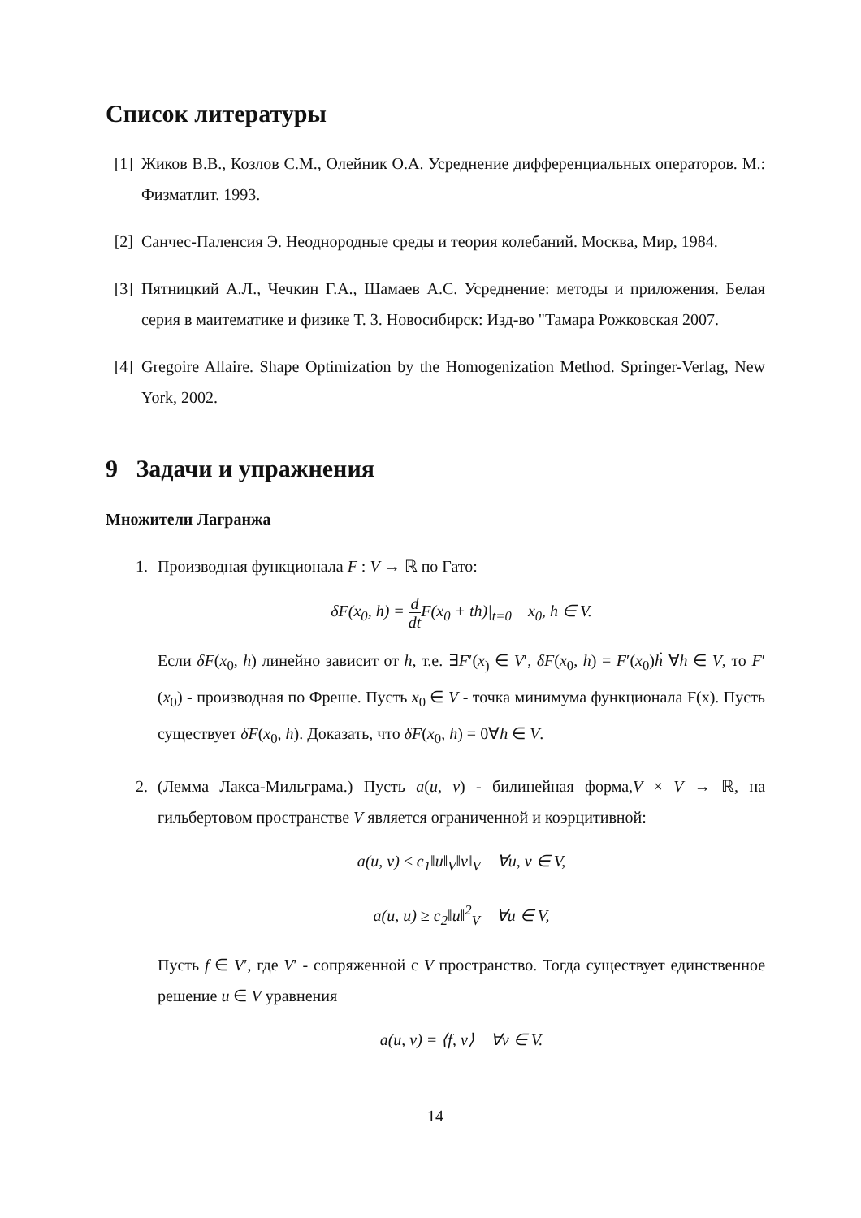Список литературы
[1]
Жиков В.В., Козлов С.М., Олейник О.А. Усреднение дифференциальных операторов. М.: Физматлит. 1993.
[2]
Санчес-Паленсия Э. Неоднородные среды и теория колебаний. Москва, Мир, 1984.
[3]
Пятницкий А.Л., Чечкин Г.А., Шамаев А.С. Усреднение: методы и приложения. Белая серия в маитематике и физике Т. 3. Новосибирск: Изд-во "Тамара Рожковская 2007.
[4]
Gregoire Allaire. Shape Optimization by the Homogenization Method. Springer-Verlag, New York, 2002.
9 Задачи и упражнения
Множители Лагранжа
1. Производная функционала F : V → ℝ по Гато:
δF(x<sub>0</sub>, h) = d dt F(x<sub>0</sub> + th)|<sub>t=0</sub> x<sub>0</sub>, h ∈ V.
Если δF(x<sub>0</sub>, h) линейно зависит от h, т.е. ∃F′(x<sub>)</sub> ∈ V′, δF(x<sub>0</sub>, h) = F′(x<sub>0</sub>)ḣ ∀h ∈ V, то F′(x<sub>0</sub>) - производная по Фреше. Пусть x<sub>0</sub> ∈ V - точка минимума функционала F(x). Пусть существует δF(x<sub>0</sub>, h). Доказать, что δF(x<sub>0</sub>, h) = 0∀h ∈ V.
2. (Лемма Лакса-Мильграма.) Пусть a(u, v) - билинейная форма,V × V → ℝ, на гильбертовом пространстве V является ограниченной и коэрцитивной:
a(u, v) ≤ c<sub>1</sub>‖u‖<sub>V</sub>‖v‖<sub>V</sub> ∀u, v ∈ V,
a(u, u) ≥ c<sub>2</sub>‖u‖<sup>2</sup><sub>V</sub> ∀u ∈ V,
Пусть f ∈ V′, где V′ - сопряженной с V пространство. Тогда существует единственное решение u ∈ V уравнения
a(u, v) = ⟨f, v⟩ ∀v ∈ V.
14